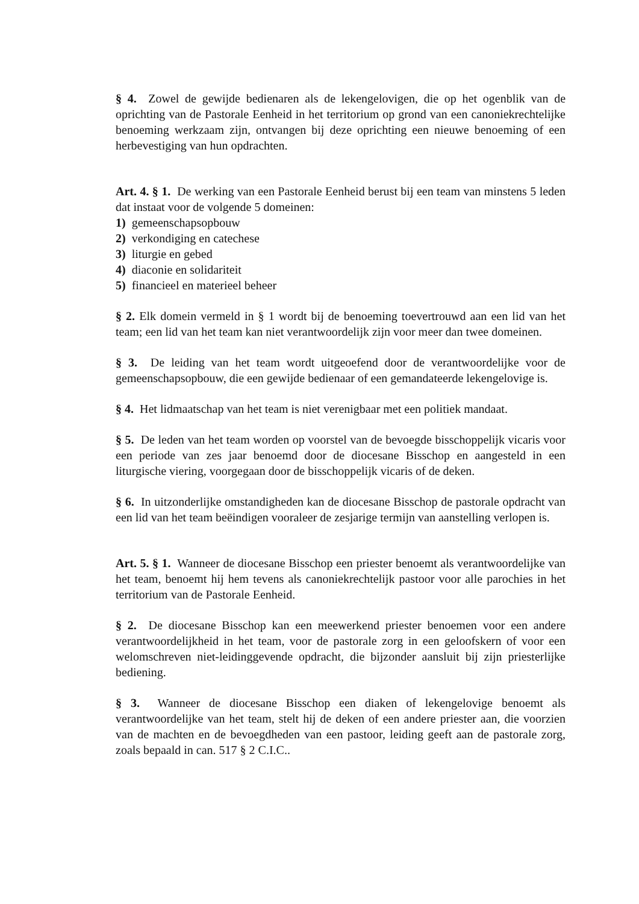§ 4. Zowel de gewijde bedienaren als de lekengelovigen, die op het ogenblik van de oprichting van de Pastorale Eenheid in het territorium op grond van een canoniekrechtelijke benoeming werkzaam zijn, ontvangen bij deze oprichting een nieuwe benoeming of een herbevestiging van hun opdrachten.
Art. 4. § 1. De werking van een Pastorale Eenheid berust bij een team van minstens 5 leden dat instaat voor de volgende 5 domeinen:
1) gemeenschapsopbouw
2) verkondiging en catechese
3) liturgie en gebed
4) diaconie en solidariteit
5) financieel en materieel beheer
§ 2. Elk domein vermeld in § 1 wordt bij de benoeming toevertrouwd aan een lid van het team; een lid van het team kan niet verantwoordelijk zijn voor meer dan twee domeinen.
§ 3. De leiding van het team wordt uitgeoefend door de verantwoordelijke voor de gemeenschapsopbouw, die een gewijde bedienaar of een gemandateerde lekengelovige is.
§ 4. Het lidmaatschap van het team is niet verenigbaar met een politiek mandaat.
§ 5. De leden van het team worden op voorstel van de bevoegde bisschoppelijk vicaris voor een periode van zes jaar benoemd door de diocesane Bisschop en aangesteld in een liturgische viering, voorgegaan door de bisschoppelijk vicaris of de deken.
§ 6. In uitzonderlijke omstandigheden kan de diocesane Bisschop de pastorale opdracht van een lid van het team beëindigen vooraleer de zesjarige termijn van aanstelling verlopen is.
Art. 5. § 1. Wanneer de diocesane Bisschop een priester benoemt als verantwoordelijke van het team, benoemt hij hem tevens als canoniekrechtelijk pastoor voor alle parochies in het territorium van de Pastorale Eenheid.
§ 2. De diocesane Bisschop kan een meewerkend priester benoemen voor een andere verantwoordelijkheid in het team, voor de pastorale zorg in een geloofskern of voor een welomschreven niet-leidinggevende opdracht, die bijzonder aansluit bij zijn priesterlijke bediening.
§ 3. Wanneer de diocesane Bisschop een diaken of lekengelovige benoemt als verantwoordelijke van het team, stelt hij de deken of een andere priester aan, die voorzien van de machten en de bevoegdheden van een pastoor, leiding geeft aan de pastorale zorg, zoals bepaald in can. 517 § 2 C.I.C..